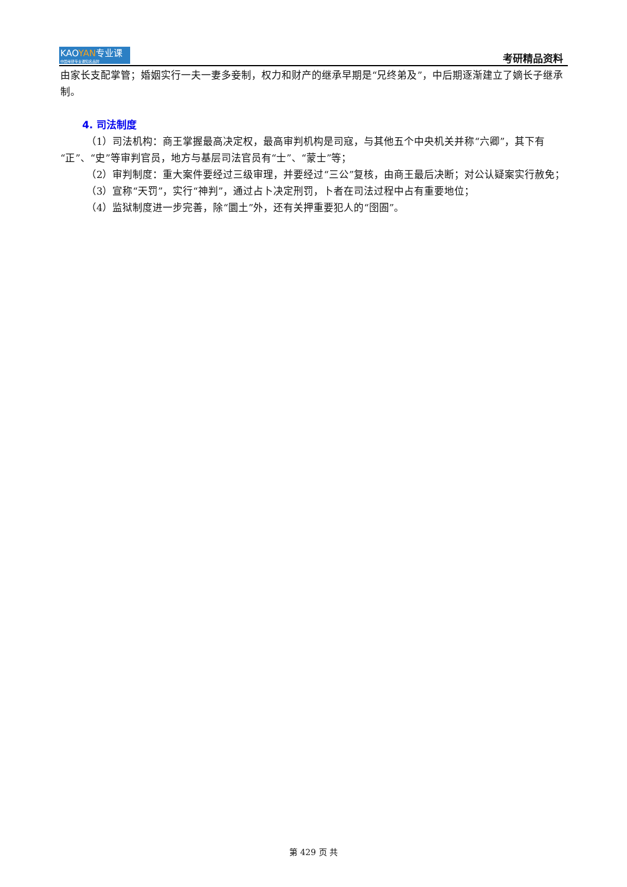KAOYAN专业课
中国考研专业课知名品牌
考研精品资料
由家长支配掌管；婚姻实行一夫一妻多妾制，权力和财产的继承早期是“兄终弟及”，中后期逐渐建立了嫡长子继承制。
4. 司法制度
（1）司法机构：商王掌握最高决定权，最高审判机构是司寇，与其他五个中央机关并称“六卿”，其下有“正”、“史”等审判官员，地方与基层司法官员有“士”、“蒙士”等；
（2）审判制度：重大案件要经过三级审理，并要经过“三公”复核，由商王最后决断；对公认疑案实行赦免；
（3）宣称“天罚”，实行“神判”，通过占卜决定刑罚，卜者在司法过程中占有重要地位；
（4）监狱制度进一步完善，除“圜土”外，还有关押重要犯人的“囹圄”。
第 429 页 共